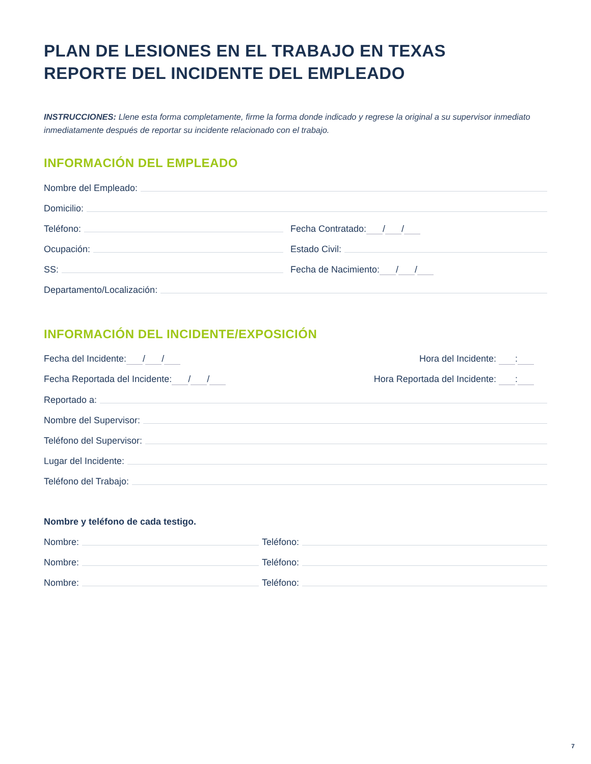PLAN DE LESIONES EN EL TRABAJO EN TEXAS
REPORTE DEL INCIDENTE DEL EMPLEADO
INSTRUCCIONES: Llene esta forma completamente, firme la forma donde indicado y regrese la original a su supervisor inmediato inmediatamente después de reportar su incidente relacionado con el trabajo.
INFORMACIÓN DEL EMPLEADO
Nombre del Empleado:
Domicilio:
Teléfono:
Fecha Contratado: / /
Ocupación:
Estado Civil:
SS:
Fecha de Nacimiento: / /
Departamento/Localización:
INFORMACIÓN DEL INCIDENTE/EXPOSICIÓN
Fecha del Incidente: / /
Hora del Incidente: :
Fecha Reportada del Incidente: / /
Hora Reportada del Incidente: :
Reportado a:
Nombre del Supervisor:
Teléfono del Supervisor:
Lugar del Incidente:
Teléfono del Trabajo:
Nombre y teléfono de cada testigo.
Nombre:
Teléfono:
Nombre:
Teléfono:
Nombre:
Teléfono:
7